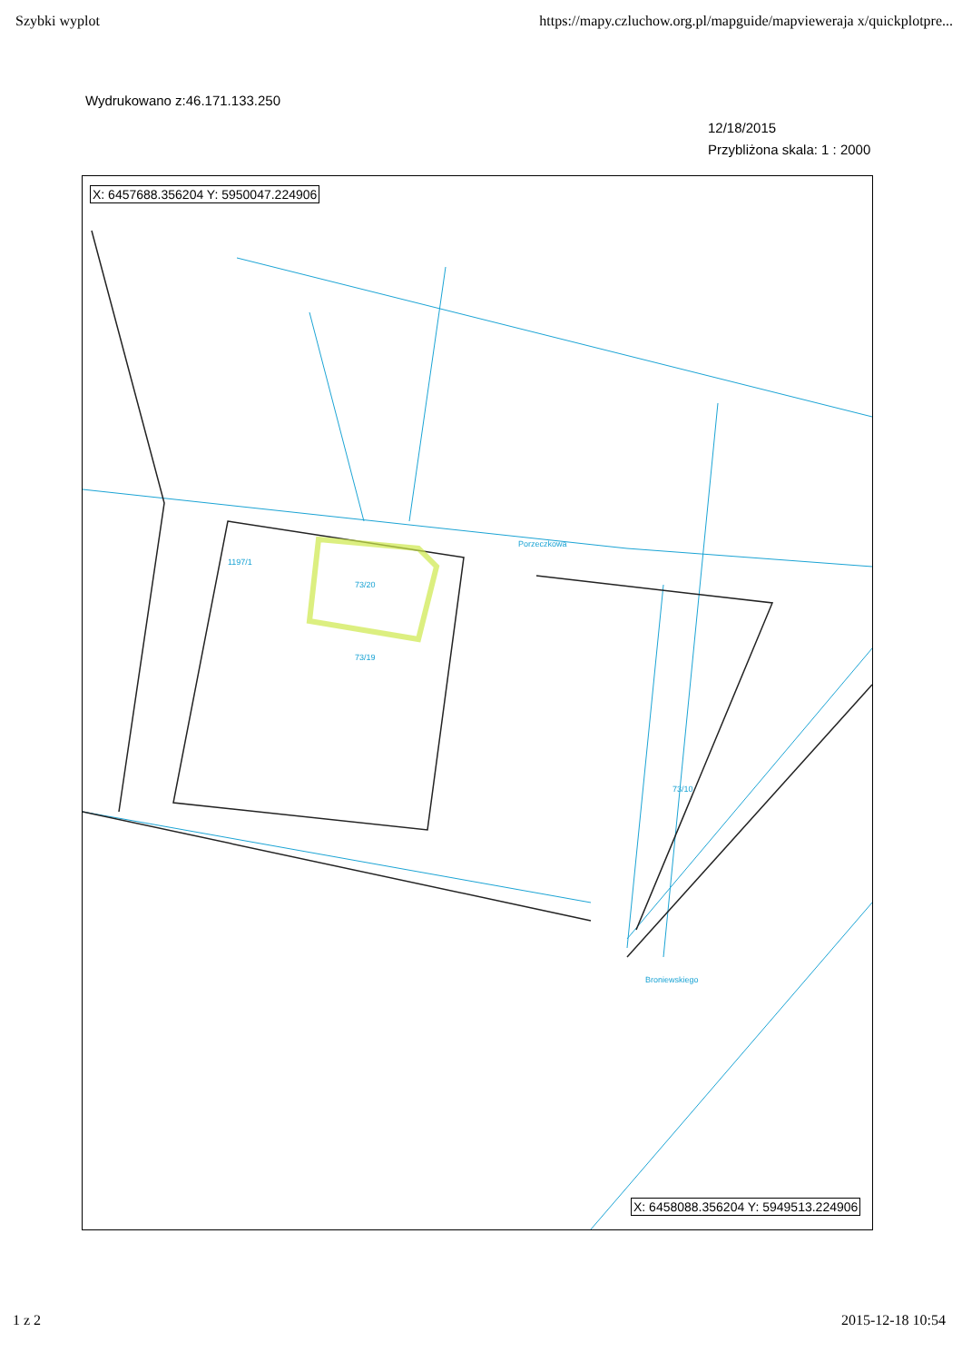Szybki wyplot https://mapy.czluchow.org.pl/mapguide/mapvieweraja x/quickplotpre...
Wydrukowano z:46.171.133.250
12/18/2015
Przybliżona skala: 1 : 2000
X: 6457688.356204 Y: 5950047.224906
73/20
1197/1
73/19
Porzeczkowa
73/10
Broniewskiego
X: 6458088.356204 Y: 5949513.224906
1 z 2 2015-12-18 10:54